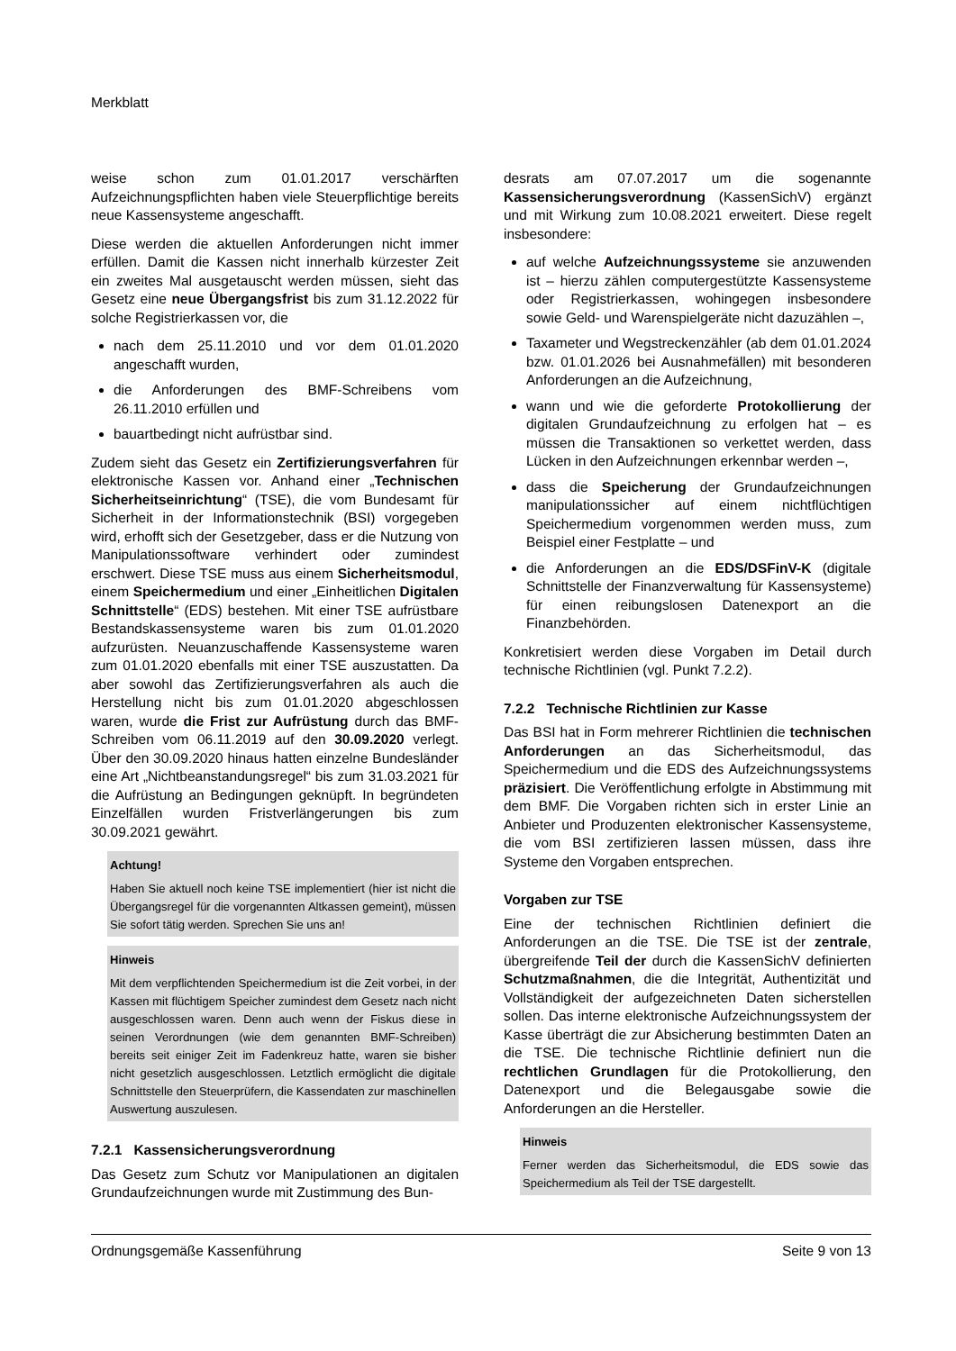Merkblatt
weise schon zum 01.01.2017 verschärften Aufzeichnungspflichten haben viele Steuerpflichtige bereits neue Kassensysteme angeschafft.
Diese werden die aktuellen Anforderungen nicht immer erfüllen. Damit die Kassen nicht innerhalb kürzester Zeit ein zweites Mal ausgetauscht werden müssen, sieht das Gesetz eine neue Übergangsfrist bis zum 31.12.2022 für solche Registrierkassen vor, die
nach dem 25.11.2010 und vor dem 01.01.2020 angeschafft wurden,
die Anforderungen des BMF-Schreibens vom 26.11.2010 erfüllen und
bauartbedingt nicht aufrüstbar sind.
Zudem sieht das Gesetz ein Zertifizierungsverfahren für elektronische Kassen vor. Anhand einer „Technischen Sicherheitseinrichtung“ (TSE), die vom Bundesamt für Sicherheit in der Informationstechnik (BSI) vorgegeben wird, erhofft sich der Gesetzgeber, dass er die Nutzung von Manipulationssoftware verhindert oder zumindest erschwert. Diese TSE muss aus einem Sicherheitsmodul, einem Speichermedium und einer „Einheitlichen Digitalen Schnittstelle“ (EDS) bestehen. Mit einer TSE aufrüstbare Bestandskassensysteme waren bis zum 01.01.2020 aufzurüsten. Neuanzuschaffende Kassensysteme waren zum 01.01.2020 ebenfalls mit einer TSE auszustatten. Da aber sowohl das Zertifizierungsverfahren als auch die Herstellung nicht bis zum 01.01.2020 abgeschlossen waren, wurde die Frist zur Aufrüstung durch das BMF-Schreiben vom 06.11.2019 auf den 30.09.2020 verlegt. Über den 30.09.2020 hinaus hatten einzelne Bundesländer eine Art „Nichtbeanstandungsregel“ bis zum 31.03.2021 für die Aufrüstung an Bedingungen geknüpft. In begründeten Einzelfällen wurden Fristverlängerungen bis zum 30.09.2021 gewährt.
Achtung!
Haben Sie aktuell noch keine TSE implementiert (hier ist nicht die Übergangsregel für die vorgenannten Altkassen gemeint), müssen Sie sofort tätig werden. Sprechen Sie uns an!
Hinweis
Mit dem verpflichtenden Speichermedium ist die Zeit vorbei, in der Kassen mit flüchtigem Speicher zumindest dem Gesetz nach nicht ausgeschlossen waren. Denn auch wenn der Fiskus diese in seinen Verordnungen (wie dem genannten BMF-Schreiben) bereits seit einiger Zeit im Fadenkreuz hatte, waren sie bisher nicht gesetzlich ausgeschlossen. Letztlich ermöglicht die digitale Schnittstelle den Steuerprüfern, die Kassendaten zur maschinellen Auswertung auszulesen.
7.2.1 Kassensicherungsverordnung
Das Gesetz zum Schutz vor Manipulationen an digitalen Grundaufzeichnungen wurde mit Zustimmung des Bun-
desrats am 07.07.2017 um die sogenannte Kassensicherungsverordnung (KassenSichV) ergänzt und mit Wirkung zum 10.08.2021 erweitert. Diese regelt insbesondere:
auf welche Aufzeichnungssysteme sie anzuwenden ist – hierzu zählen computergestützte Kassensysteme oder Registrierkassen, wohingegen insbesondere sowie Geld- und Warenspielgeräte nicht dazuzählen –,
Taxameter und Wegstreckenzähler (ab dem 01.01.2024 bzw. 01.01.2026 bei Ausnahmefällen) mit besonderen Anforderungen an die Aufzeichnung,
wann und wie die geforderte Protokollierung der digitalen Grundaufzeichnung zu erfolgen hat – es müssen die Transaktionen so verkettet werden, dass Lücken in den Aufzeichnungen erkennbar werden –,
dass die Speicherung der Grundaufzeichnungen manipulationssicher auf einem nichtflüchtigen Speichermedium vorgenommen werden muss, zum Beispiel einer Festplatte – und
die Anforderungen an die EDS/DSFinV-K (digitale Schnittstelle der Finanzverwaltung für Kassensysteme) für einen reibungslosen Datenexport an die Finanzbehörden.
Konkretisiert werden diese Vorgaben im Detail durch technische Richtlinien (vgl. Punkt 7.2.2).
7.2.2 Technische Richtlinien zur Kasse
Das BSI hat in Form mehrerer Richtlinien die technischen Anforderungen an das Sicherheitsmodul, das Speichermedium und die EDS des Aufzeichnungssystems präzisiert. Die Veröffentlichung erfolgte in Abstimmung mit dem BMF. Die Vorgaben richten sich in erster Linie an Anbieter und Produzenten elektronischer Kassensysteme, die vom BSI zertifizieren lassen müssen, dass ihre Systeme den Vorgaben entsprechen.
Vorgaben zur TSE
Eine der technischen Richtlinien definiert die Anforderungen an die TSE. Die TSE ist der zentrale, übergreifende Teil der durch die KassenSichV definierten Schutzmaßnahmen, die die Integrität, Authentizität und Vollständigkeit der aufgezeichneten Daten sicherstellen sollen. Das interne elektronische Aufzeichnungssystem der Kasse überträgt die zur Absicherung bestimmten Daten an die TSE. Die technische Richtlinie definiert nun die rechtlichen Grundlagen für die Protokollierung, den Datenexport und die Belegausgabe sowie die Anforderungen an die Hersteller.
Hinweis
Ferner werden das Sicherheitsmodul, die EDS sowie das Speichermedium als Teil der TSE dargestellt.
Ordnungsgemäße Kassenführung Seite 9 von 13